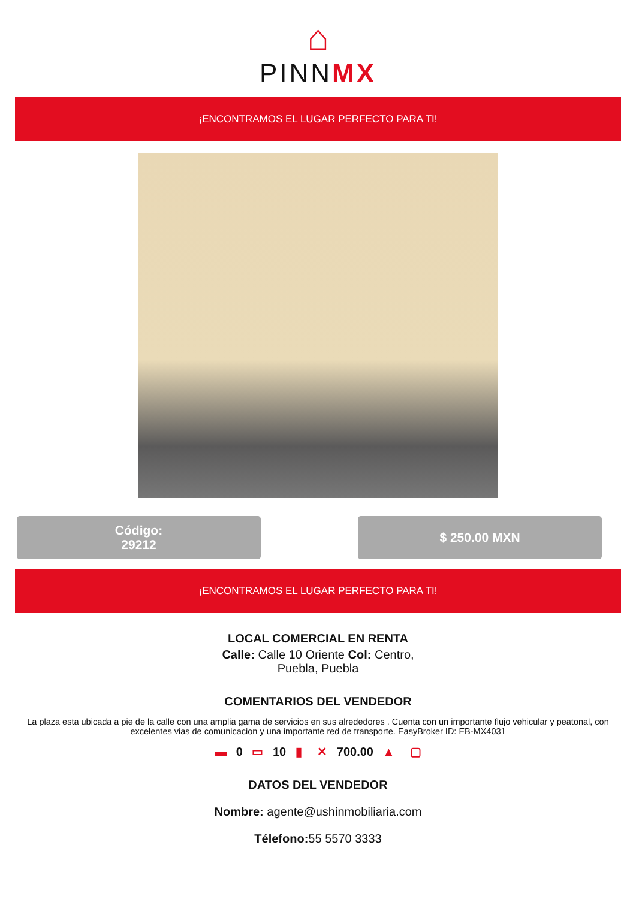⌂
PINN MX
¡ENCONTRAMOS EL LUGAR PERFECTO PARA TI!
Código:
29212
$ 250.00 MXN
¡ENCONTRAMOS EL LUGAR PERFECTO PARA TI!
LOCAL COMERCIAL EN RENTA
Calle: Calle 10 Oriente Col: Centro,
Puebla, Puebla
COMENTARIOS DEL VENDEDOR
La plaza esta ubicada a pie de la calle con una amplia gama de servicios en sus alrededores . Cuenta con un importante flujo vehicular y peatonal, con excelentes vias de comunicacion y una importante red de transporte. EasyBroker ID: EB-MX4031
▬ 0 ▭ 10 ▮ ✕ 700.00 ▲ ▢
DATOS DEL VENDEDOR
Nombre: agente@ushinmobiliaria.com
Télefono: 55 5570 3333